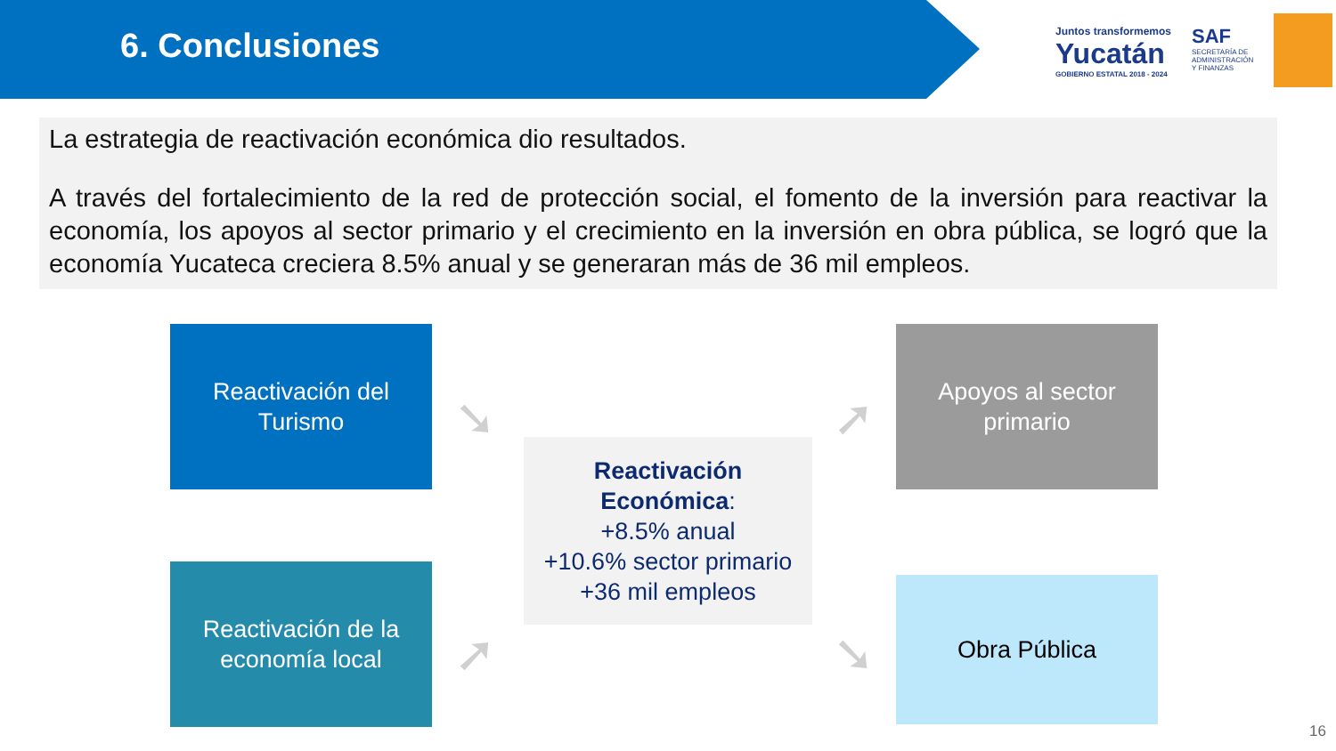6. Conclusiones
Juntos transformemos
Yucatán
GOBIERNO ESTATAL 2018 - 2024
SAF
SECRETARÍA DE
ADMINISTRACIÓN
Y FINANZAS
La estrategia de reactivación económica dio resultados.
A través del fortalecimiento de la red de protección social, el fomento de la inversión para reactivar la economía, los apoyos al sector primario y el crecimiento en la inversión en obra pública, se logró que la economía Yucateca creciera 8.5% anual y se generaran más de 36 mil empleos.
Reactivación del Turismo
➘
Apoyos al sector primario
➚
Reactivación Económica:
+8.5% anual
+10.6% sector primario
+36 mil empleos
Reactivación de la economía local
➚
Obra Pública
➘
16